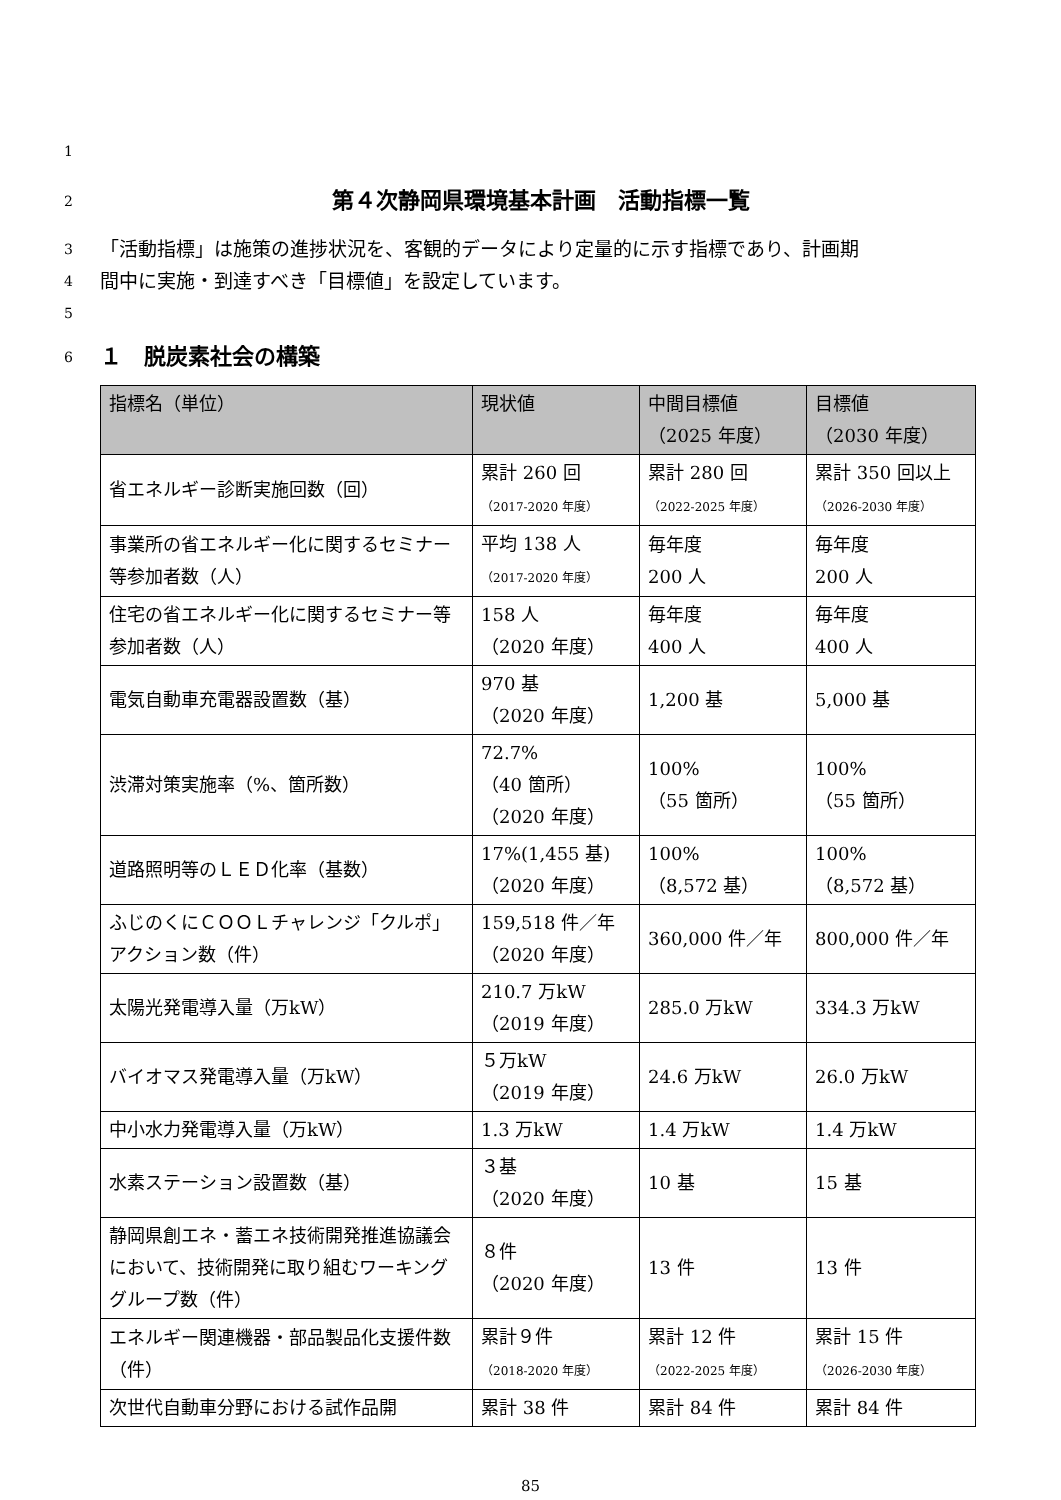1
2
第４次静岡県環境基本計画　活動指標一覧
3 「活動指標」は施策の進捗状況を、客観的データにより定量的に示す指標であり、計画期
4 間中に実施・到達すべき「目標値」を設定しています。
5
6
１　脱炭素社会の構築
| 指標名（単位） | 現状値 | 中間目標値 （2025 年度） | 目標値 （2030 年度） |
| --- | --- | --- | --- |
| 省エネルギー診断実施回数（回） | 累計 260 回 （2017-2020 年度） | 累計 280 回 （2022-2025 年度） | 累計 350 回以上 （2026-2030 年度） |
| 事業所の省エネルギー化に関するセミナー等参加者数（人） | 平均 138 人 （2017-2020 年度） | 毎年度 200 人 | 毎年度 200 人 |
| 住宅の省エネルギー化に関するセミナー等参加者数（人） | 158 人 （2020 年度） | 毎年度 400 人 | 毎年度 400 人 |
| 電気自動車充電器設置数（基） | 970 基 （2020 年度） | 1,200 基 | 5,000 基 |
| 渋滞対策実施率（%、箇所数） | 72.7% （40 箇所） （2020 年度） | 100% （55 箇所） | 100% （55 箇所） |
| 道路照明等のＬＥＤ化率（基数） | 17%(1,455 基) （2020 年度） | 100% （8,572 基） | 100% （8,572 基） |
| ふじのくにＣＯＯＬチャレンジ「クルポ」アクション数（件） | 159,518 件／年 （2020 年度） | 360,000 件／年 | 800,000 件／年 |
| 太陽光発電導入量（万kW） | 210.7 万kW （2019 年度） | 285.0 万kW | 334.3 万kW |
| バイオマス発電導入量（万kW） | ５万kW （2019 年度） | 24.6 万kW | 26.0 万kW |
| 中小水力発電導入量（万kW） | 1.3 万kW | 1.4 万kW | 1.4 万kW |
| 水素ステーション設置数（基） | ３基 （2020 年度） | 10 基 | 15 基 |
| 静岡県創エネ・蓄エネ技術開発推進協議会において、技術開発に取り組むワーキンググループ数（件） | ８件 （2020 年度） | 13 件 | 13 件 |
| エネルギー関連機器・部品製品化支援件数（件） | 累計９件 （2018-2020 年度） | 累計 12 件 （2022-2025 年度） | 累計 15 件 （2026-2030 年度） |
| 次世代自動車分野における試作品開 | 累計 38 件 | 累計 84 件 | 累計 84 件 |
85